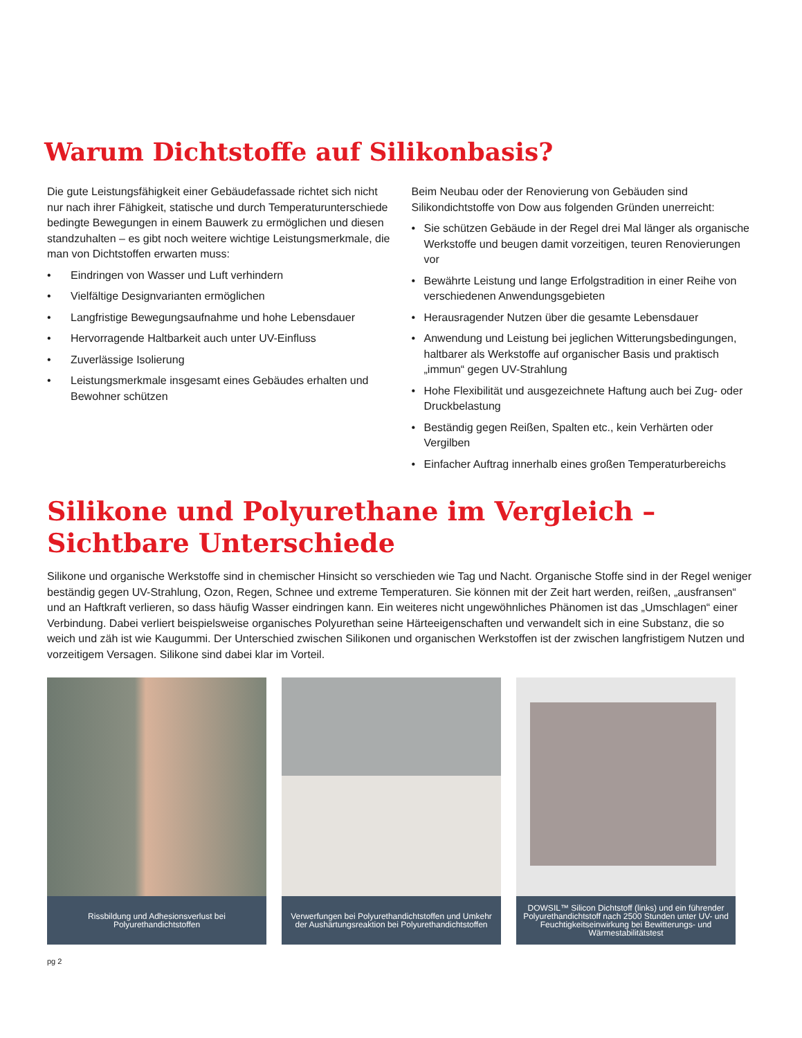Warum Dichtstoffe auf Silikonbasis?
Die gute Leistungsfähigkeit einer Gebäudefassade richtet sich nicht nur nach ihrer Fähigkeit, statische und durch Temperaturunterschiede bedingte Bewegungen in einem Bauwerk zu ermöglichen und diesen standzuhalten – es gibt noch weitere wichtige Leistungsmerkmale, die man von Dichtstoffen erwarten muss:
• Eindringen von Wasser und Luft verhindern
• Vielfältige Designvarianten ermöglichen
• Langfristige Bewegungsaufnahme und hohe Lebensdauer
• Hervorragende Haltbarkeit auch unter UV-Einfluss
• Zuverlässige Isolierung
• Leistungsmerkmale insgesamt eines Gebäudes erhalten und Bewohner schützen
Beim Neubau oder der Renovierung von Gebäuden sind Silikondichtstoffe von Dow aus folgenden Gründen unerreicht:
• Sie schützen Gebäude in der Regel drei Mal länger als organische Werkstoffe und beugen damit vorzeitigen, teuren Renovierungen vor
• Bewährte Leistung und lange Erfolgstradition in einer Reihe von verschiedenen Anwendungsgebieten
• Herausragender Nutzen über die gesamte Lebensdauer
• Anwendung und Leistung bei jeglichen Witterungsbedingungen, haltbarer als Werkstoffe auf organischer Basis und praktisch „immun“ gegen UV-Strahlung
• Hohe Flexibilität und ausgezeichnete Haftung auch bei Zug- oder Druckbelastung
• Beständig gegen Reißen, Spalten etc., kein Verhärten oder Vergilben
• Einfacher Auftrag innerhalb eines großen Temperaturbereichs
Silikone und Polyurethane im Vergleich –
Sichtbare Unterschiede
Silikone und organische Werkstoffe sind in chemischer Hinsicht so verschieden wie Tag und Nacht. Organische Stoffe sind in der Regel weniger beständig gegen UV-Strahlung, Ozon, Regen, Schnee und extreme Temperaturen. Sie können mit der Zeit hart werden, reißen, „ausfransen“ und an Haftkraft verlieren, so dass häufig Wasser eindringen kann. Ein weiteres nicht ungewöhnliches Phänomen ist das „Umschlagen“ einer Verbindung. Dabei verliert beispielsweise organisches Polyurethan seine Härteeigenschaften und verwandelt sich in eine Substanz, die so weich und zäh ist wie Kaugummi. Der Unterschied zwischen Silikonen und organischen Werkstoffen ist der zwischen langfristigem Nutzen und vorzeitigem Versagen. Silikone sind dabei klar im Vorteil.
Rissbildung und Adhesionsverlust bei Polyurethandichtstoffen
Verwerfungen bei Polyurethandichtstoffen und Umkehr der Aushärtungsreaktion bei Polyurethandichtstoffen
DOWSIL™ Silicon Dichtstoff (links) und ein führender Polyurethandichtstoff nach 2500 Stunden unter UV- und Feuchtigkeitseinwirkung bei Bewitterungs- und Wärmestabilitätstest
pg 2